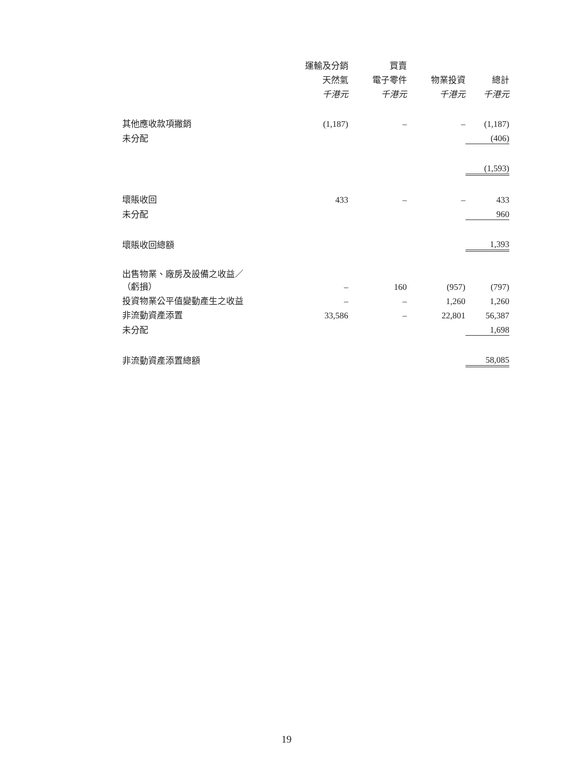| | 運輸及分銷 | 買賣 | | |
| --- | --- | --- | --- | --- |
| | 天然氣 | 電子零件 | 物業投資 | 總計 |
| | 千港元 | 千港元 | 千港元 | 千港元 |
| 其他應收款項撇銷 | (1,187) | – | – | (1,187) |
| 未分配 | | | | (406) |
| | | | | (1,593) |
| 壞賬收回 | 433 | – | – | 433 |
| 未分配 | | | | 960 |
| 壞賬收回總額 | | | | 1,393 |
| 出售物業、廠房及設備之收益／ （虧損） | – | 160 | (957) | (797) |
| 投資物業公平值變動產生之收益 | – | – | 1,260 | 1,260 |
| 非流動資產添置 | 33,586 | – | 22,801 | 56,387 |
| 未分配 | | | | 1,698 |
| 非流動資產添置總額 | | | | 58,085 |
19